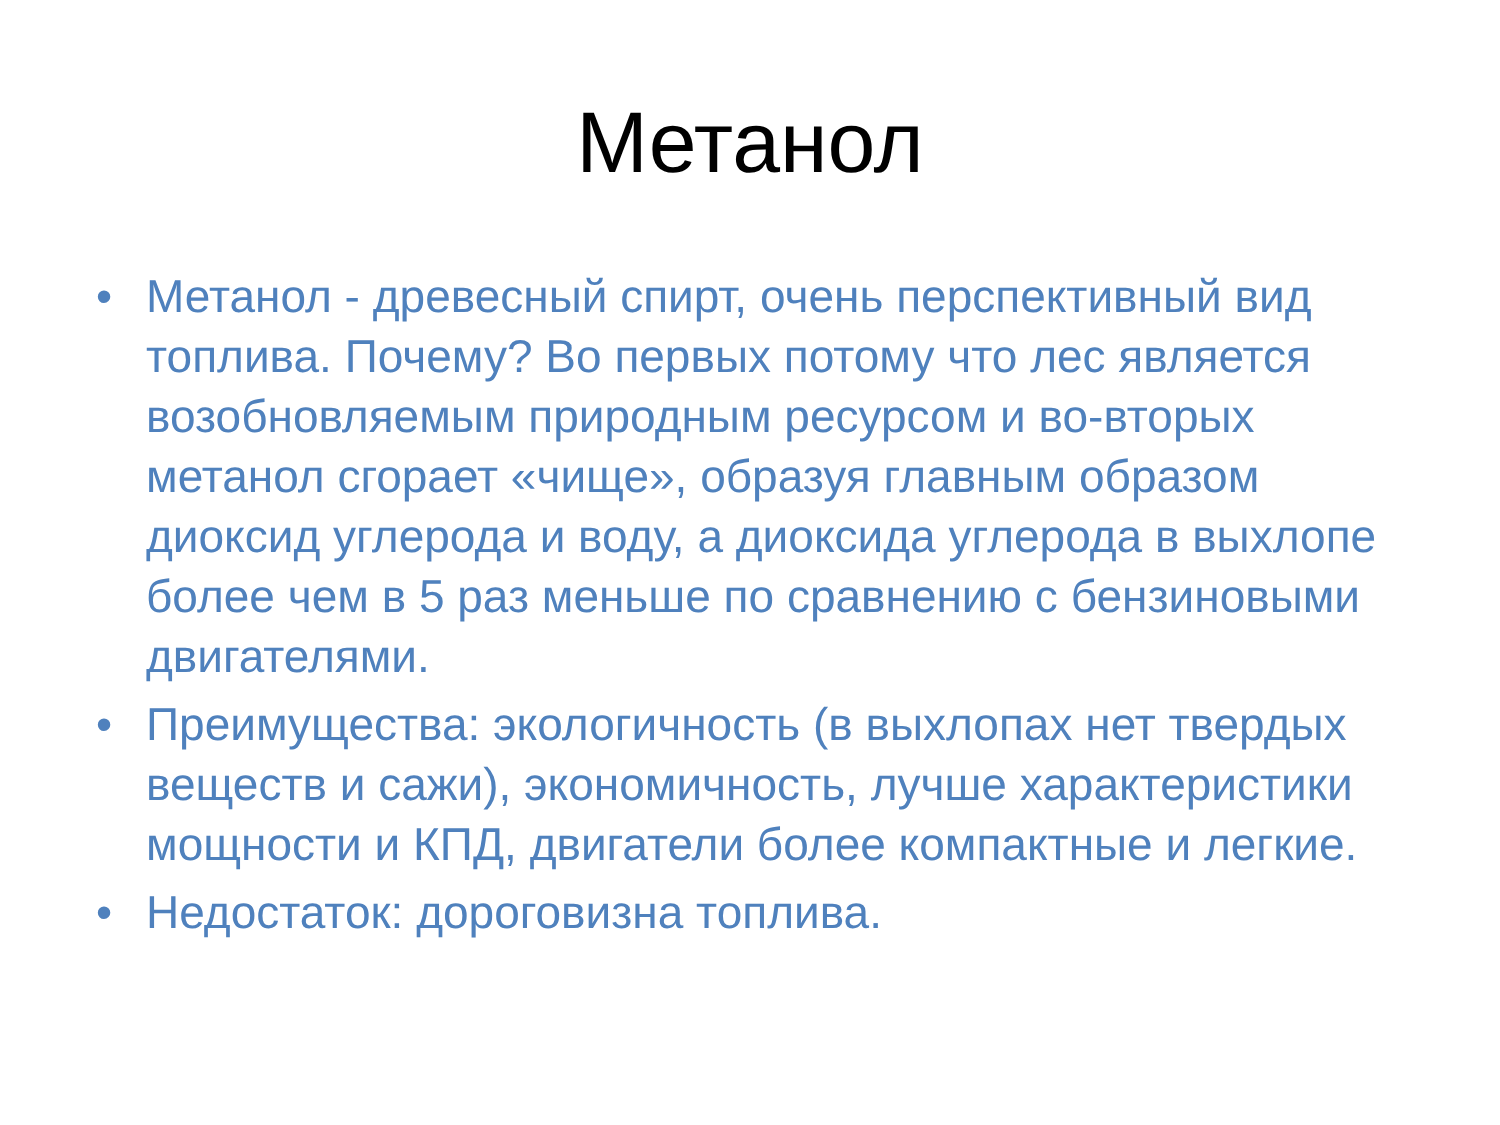Метанол
• Метанол - древесный спирт, очень перспективный вид топлива. Почему? Во первых потому что лес является возобновляемым природным ресурсом и во-вторых метанол сгорает «чище», образуя главным образом диоксид углерода и воду, а диоксида углерода в выхлопе более чем в 5 раз меньше по сравнению с бензиновыми двигателями.
• Преимущества: экологичность (в выхлопах нет твердых веществ и сажи), экономичность, лучше характеристики мощности и КПД, двигатели более компактные и легкие.
• Недостаток: дороговизна топлива.